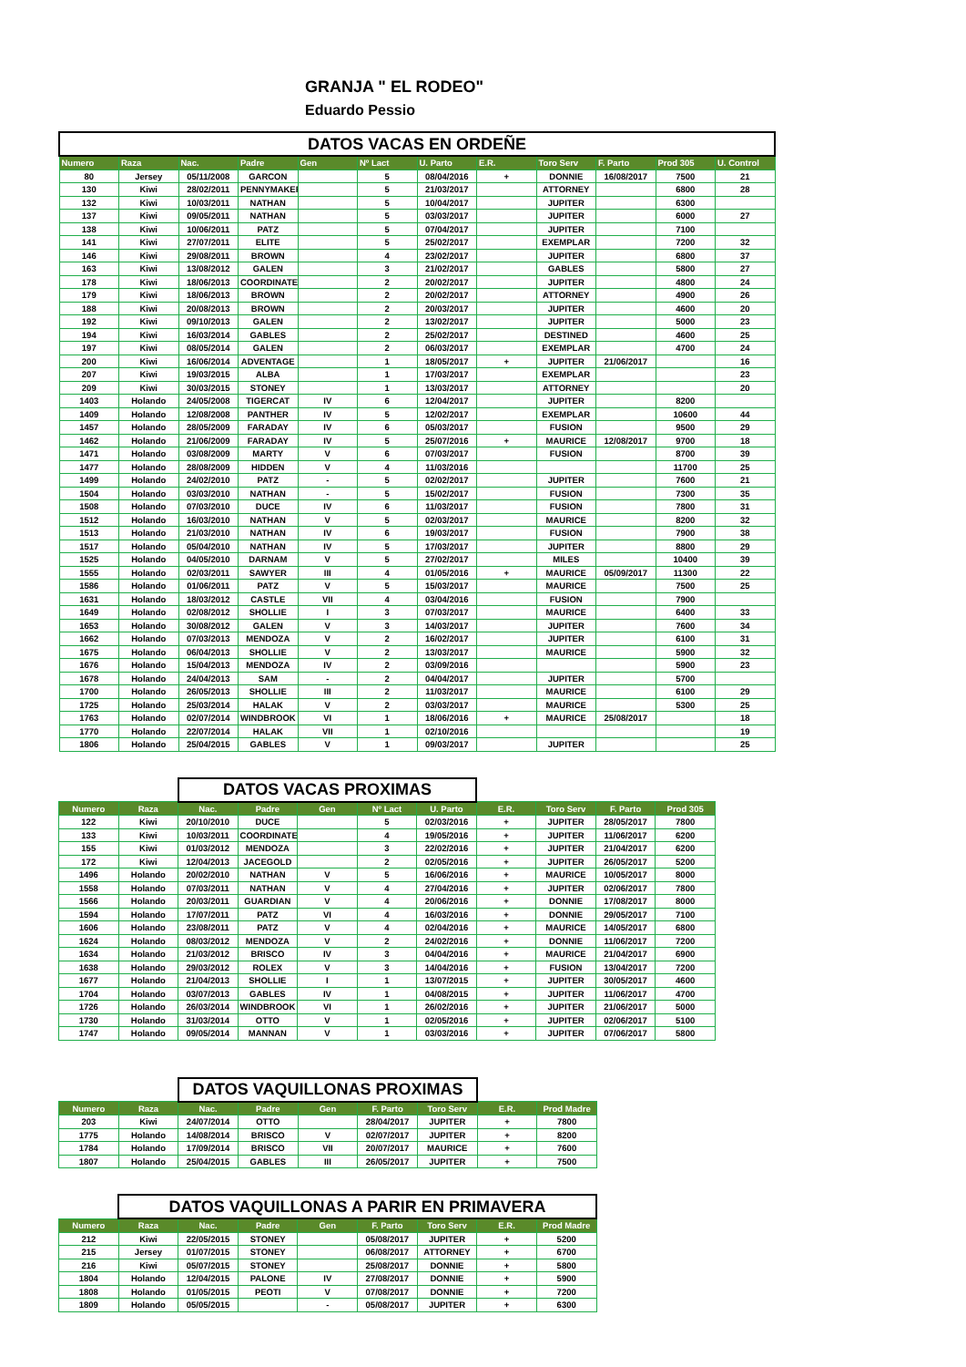GRANJA " EL RODEO"
Eduardo Pessio
| DATOS VACAS EN ORDEÑE | | | | | | | | | | | |
| --- | --- | --- | --- | --- | --- | --- | --- | --- | --- | --- | --- |
| Numero | Raza | Nac. | Padre | Gen | Nº Lact | U. Parto | E.R. | Toro Serv | F. Parto | Prod 305 | U. Control |
| 80 | Jersey | 05/11/2008 | GARCON | | 5 | 08/04/2016 | + | DONNIE | 16/08/2017 | 7500 | 21 |
| 130 | Kiwi | 28/02/2011 | PENNYMAKER | | 5 | 21/03/2017 | | ATTORNEY | | 6800 | 28 |
| 132 | Kiwi | 10/03/2011 | NATHAN | | 5 | 10/04/2017 | | JUPITER | | 6300 | |
| 137 | Kiwi | 09/05/2011 | NATHAN | | 5 | 03/03/2017 | | JUPITER | | 6000 | 27 |
| 138 | Kiwi | 10/06/2011 | PATZ | | 5 | 07/04/2017 | | JUPITER | | 7100 | |
| 141 | Kiwi | 27/07/2011 | ELITE | | 5 | 25/02/2017 | | EXEMPLAR | | 7200 | 32 |
| 146 | Kiwi | 29/08/2011 | BROWN | | 4 | 23/02/2017 | | JUPITER | | 6800 | 37 |
| 163 | Kiwi | 13/08/2012 | GALEN | | 3 | 21/02/2017 | | GABLES | | 5800 | 27 |
| 178 | Kiwi | 18/06/2013 | COORDINATE | | 2 | 20/02/2017 | | JUPITER | | 4800 | 24 |
| 179 | Kiwi | 18/06/2013 | BROWN | | 2 | 20/02/2017 | | ATTORNEY | | 4900 | 26 |
| 188 | Kiwi | 20/08/2013 | BROWN | | 2 | 20/03/2017 | | JUPITER | | 4600 | 20 |
| 192 | Kiwi | 09/10/2013 | GALEN | | 2 | 13/02/2017 | | JUPITER | | 5000 | 23 |
| 194 | Kiwi | 16/03/2014 | GABLES | | 2 | 25/02/2017 | | DESTINED | | 4600 | 25 |
| 197 | Kiwi | 08/05/2014 | GALEN | | 2 | 06/03/2017 | | EXEMPLAR | | 4700 | 24 |
| 200 | Kiwi | 16/06/2014 | ADVENTAGE | | 1 | 18/05/2017 | + | JUPITER | 21/06/2017 | | 16 |
| 207 | Kiwi | 19/03/2015 | ALBA | | 1 | 17/03/2017 | | EXEMPLAR | | | 23 |
| 209 | Kiwi | 30/03/2015 | STONEY | | 1 | 13/03/2017 | | ATTORNEY | | | 20 |
| 1403 | Holando | 24/05/2008 | TIGERCAT | IV | 6 | 12/04/2017 | | JUPITER | | 8200 | |
| 1409 | Holando | 12/08/2008 | PANTHER | IV | 5 | 12/02/2017 | | EXEMPLAR | | 10600 | 44 |
| 1457 | Holando | 28/05/2009 | FARADAY | IV | 6 | 05/03/2017 | | FUSION | | 9500 | 29 |
| 1462 | Holando | 21/06/2009 | FARADAY | IV | 5 | 25/07/2016 | + | MAURICE | 12/08/2017 | 9700 | 18 |
| 1471 | Holando | 03/08/2009 | MARTY | V | 6 | 07/03/2017 | | FUSION | | 8700 | 39 |
| 1477 | Holando | 28/08/2009 | HIDDEN | V | 4 | 11/03/2016 | | | | 11700 | 25 |
| 1499 | Holando | 24/02/2010 | PATZ | - | 5 | 02/02/2017 | | JUPITER | | 7600 | 21 |
| 1504 | Holando | 03/03/2010 | NATHAN | - | 5 | 15/02/2017 | | FUSION | | 7300 | 35 |
| 1508 | Holando | 07/03/2010 | DUCE | IV | 6 | 11/03/2017 | | FUSION | | 7800 | 31 |
| 1512 | Holando | 16/03/2010 | NATHAN | V | 5 | 02/03/2017 | | MAURICE | | 8200 | 32 |
| 1513 | Holando | 21/03/2010 | NATHAN | IV | 6 | 19/03/2017 | | FUSION | | 7900 | 38 |
| 1517 | Holando | 05/04/2010 | NATHAN | IV | 5 | 17/03/2017 | | JUPITER | | 8800 | 29 |
| 1525 | Holando | 04/05/2010 | DARNAM | V | 5 | 27/02/2017 | | MILES | | 10400 | 39 |
| 1555 | Holando | 02/03/2011 | SAWYER | III | 4 | 01/05/2016 | + | MAURICE | 05/09/2017 | 11300 | 22 |
| 1586 | Holando | 01/06/2011 | PATZ | V | 5 | 15/03/2017 | | MAURICE | | 7500 | 25 |
| 1631 | Holando | 18/03/2012 | CASTLE | VII | 4 | 03/04/2016 | | FUSION | | 7900 | |
| 1649 | Holando | 02/08/2012 | SHOLLIE | I | 3 | 07/03/2017 | | MAURICE | | 6400 | 33 |
| 1653 | Holando | 30/08/2012 | GALEN | V | 3 | 14/03/2017 | | JUPITER | | 7600 | 34 |
| 1662 | Holando | 07/03/2013 | MENDOZA | V | 2 | 16/02/2017 | | JUPITER | | 6100 | 31 |
| 1675 | Holando | 06/04/2013 | SHOLLIE | V | 2 | 13/03/2017 | | MAURICE | | 5900 | 32 |
| 1676 | Holando | 15/04/2013 | MENDOZA | IV | 2 | 03/09/2016 | | | | 5900 | 23 |
| 1678 | Holando | 24/04/2013 | SAM | - | 2 | 04/04/2017 | | JUPITER | | 5700 | |
| 1700 | Holando | 26/05/2013 | SHOLLIE | III | 2 | 11/03/2017 | | MAURICE | | 6100 | 29 |
| 1725 | Holando | 25/03/2014 | HALAK | V | 2 | 03/03/2017 | | MAURICE | | 5300 | 25 |
| 1763 | Holando | 02/07/2014 | WINDBROOK | VI | 1 | 18/06/2016 | + | MAURICE | 25/08/2017 | | 18 |
| 1770 | Holando | 22/07/2014 | HALAK | VII | 1 | 02/10/2016 | | | | | 19 |
| 1806 | Holando | 25/04/2015 | GABLES | V | 1 | 09/03/2017 | | JUPITER | | | 25 |
| | | DATOS VACAS PROXIMAS | | | | | | | | |
| --- | --- | --- | --- | --- | --- | --- | --- | --- | --- | --- |
| Numero | Raza | Nac. | Padre | Gen | Nº Lact | U. Parto | E.R. | Toro Serv | F. Parto | Prod 305 |
| 122 | Kiwi | 20/10/2010 | DUCE | | 5 | 02/03/2016 | + | JUPITER | 28/05/2017 | 7800 |
| 133 | Kiwi | 10/03/2011 | COORDINATE | | 4 | 19/05/2016 | + | JUPITER | 11/06/2017 | 6200 |
| 155 | Kiwi | 01/03/2012 | MENDOZA | | 3 | 22/02/2016 | + | JUPITER | 21/04/2017 | 6200 |
| 172 | Kiwi | 12/04/2013 | JACEGOLD | | 2 | 02/05/2016 | + | JUPITER | 26/05/2017 | 5200 |
| 1496 | Holando | 20/02/2010 | NATHAN | V | 5 | 16/06/2016 | + | MAURICE | 10/05/2017 | 8000 |
| 1558 | Holando | 07/03/2011 | NATHAN | V | 4 | 27/04/2016 | + | JUPITER | 02/06/2017 | 7800 |
| 1566 | Holando | 20/03/2011 | GUARDIAN | V | 4 | 20/06/2016 | + | DONNIE | 17/08/2017 | 8000 |
| 1594 | Holando | 17/07/2011 | PATZ | VI | 4 | 16/03/2016 | + | DONNIE | 29/05/2017 | 7100 |
| 1606 | Holando | 23/08/2011 | PATZ | V | 4 | 02/04/2016 | + | MAURICE | 14/05/2017 | 6800 |
| 1624 | Holando | 08/03/2012 | MENDOZA | V | 2 | 24/02/2016 | + | DONNIE | 11/06/2017 | 7200 |
| 1634 | Holando | 21/03/2012 | BRISCO | IV | 3 | 04/04/2016 | + | MAURICE | 21/04/2017 | 6900 |
| 1638 | Holando | 29/03/2012 | ROLEX | V | 3 | 14/04/2016 | + | FUSION | 13/04/2017 | 7200 |
| 1677 | Holando | 21/04/2013 | SHOLLIE | I | 1 | 13/07/2015 | + | JUPITER | 30/05/2017 | 4600 |
| 1704 | Holando | 03/07/2013 | GABLES | IV | 1 | 04/08/2015 | + | JUPITER | 11/06/2017 | 4700 |
| 1726 | Holando | 26/03/2014 | WINDBROOK | VI | 1 | 26/02/2016 | + | JUPITER | 21/06/2017 | 5000 |
| 1730 | Holando | 31/03/2014 | OTTO | V | 1 | 02/05/2016 | + | JUPITER | 02/06/2017 | 5100 |
| 1747 | Holando | 09/05/2014 | MANNAN | V | 1 | 03/03/2016 | + | JUPITER | 07/06/2017 | 5800 |
| | | DATOS VAQUILLONAS PROXIMAS | | | | | | |
| --- | --- | --- | --- | --- | --- | --- | --- | --- |
| Numero | Raza | Nac. | Padre | Gen | F. Parto | Toro Serv | E.R. | Prod Madre |
| 203 | Kiwi | 24/07/2014 | OTTO | | 28/04/2017 | JUPITER | + | 7800 |
| 1775 | Holando | 14/08/2014 | BRISCO | V | 02/07/2017 | JUPITER | + | 8200 |
| 1784 | Holando | 17/09/2014 | BRISCO | VII | 20/07/2017 | MAURICE | + | 7600 |
| 1807 | Holando | 25/04/2015 | GABLES | III | 26/05/2017 | JUPITER | + | 7500 |
| | DATOS VAQUILLONAS A PARIR EN PRIMAVERA | | | | | | | |
| --- | --- | --- | --- | --- | --- | --- | --- | --- |
| Numero | Raza | Nac. | Padre | Gen | F. Parto | Toro Serv | E.R. | Prod Madre |
| 212 | Kiwi | 22/05/2015 | STONEY | | 05/08/2017 | JUPITER | + | 5200 |
| 215 | Jersey | 01/07/2015 | STONEY | | 06/08/2017 | ATTORNEY | + | 6700 |
| 216 | Kiwi | 05/07/2015 | STONEY | | 25/08/2017 | DONNIE | + | 5800 |
| 1804 | Holando | 12/04/2015 | PALONE | IV | 27/08/2017 | DONNIE | + | 5900 |
| 1808 | Holando | 01/05/2015 | PEOTI | V | 07/08/2017 | DONNIE | + | 7200 |
| 1809 | Holando | 05/05/2015 | | - | 05/08/2017 | JUPITER | + | 6300 |